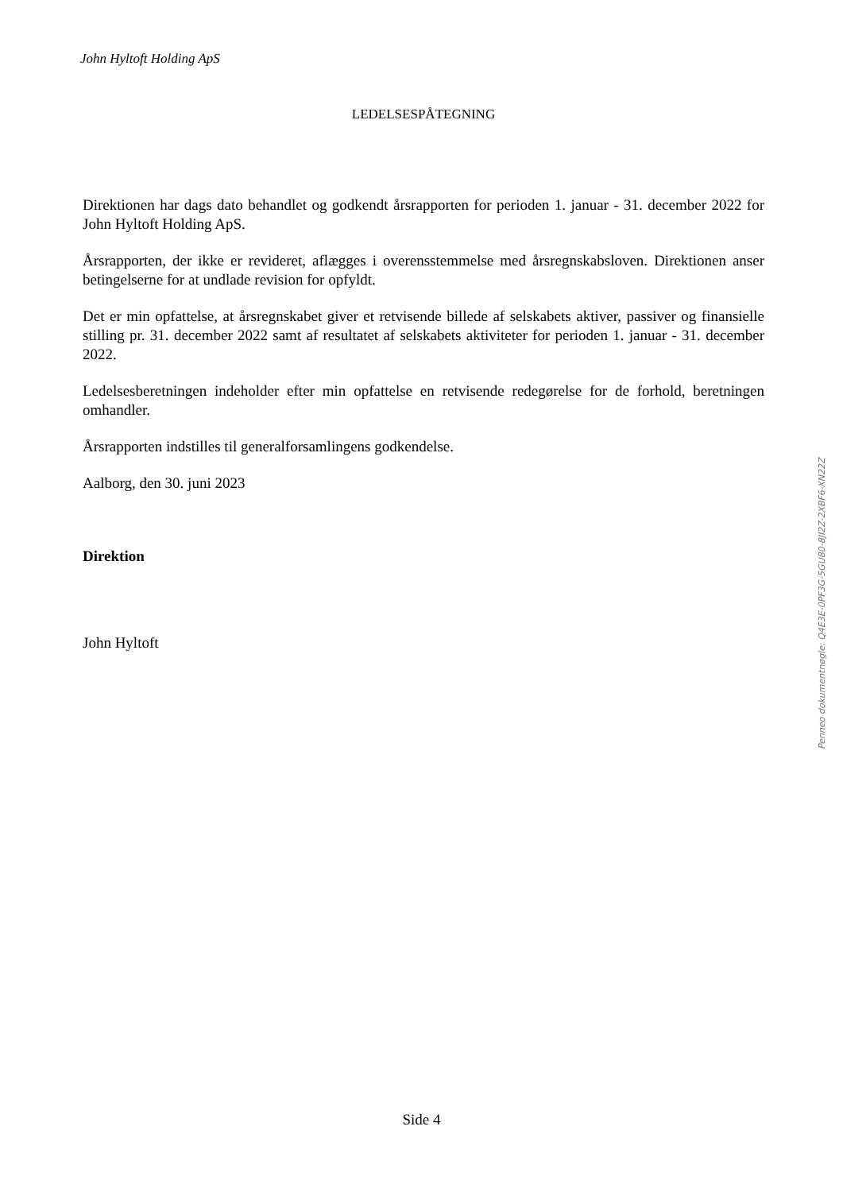John Hyltoft Holding ApS
LEDELSESPÅTEGNING
Direktionen har dags dato behandlet og godkendt årsrapporten for perioden 1. januar - 31. december 2022 for John Hyltoft Holding ApS.
Årsrapporten, der ikke er revideret, aflægges i overensstemmelse med årsregnskabsloven. Direktionen anser betingelserne for at undlade revision for opfyldt.
Det er min opfattelse, at årsregnskabet giver et retvisende billede af selskabets aktiver, passiver og finansielle stilling pr. 31. december 2022 samt af resultatet af selskabets aktiviteter for perioden 1. januar - 31. december 2022.
Ledelsesberetningen indeholder efter min opfattelse en retvisende redegørelse for de forhold, beretningen omhandler.
Årsrapporten indstilles til generalforsamlingens godkendelse.
Aalborg, den 30. juni 2023
Direktion
John Hyltoft
Penneo dokumentnøgle: Q4E3E-0PF3G-5GU80-8JI2Z-2XBF6-XN22Z
Side 4